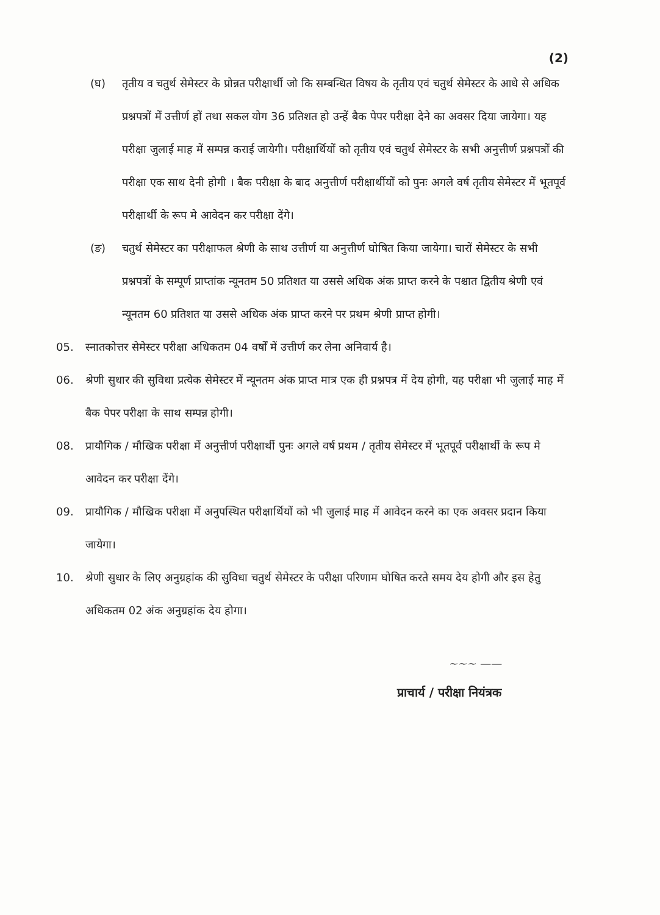(2)
(घ) तृतीय व चतुर्थ सेमेस्टर के प्रोन्नत परीक्षार्थी जो कि सम्बन्धित विषय के तृतीय एवं चतुर्थ सेमेस्टर के आधे से अधिक प्रश्नपत्रों में उत्तीर्ण हों तथा सकल योग 36 प्रतिशत हो उन्हें बैक पेपर परीक्षा देने का अवसर दिया जायेगा। यह परीक्षा जुलाई माह में सम्पन्न कराई जायेगी। परीक्षार्थियों को तृतीय एवं चतुर्थ सेमेस्टर के सभी अनुत्तीर्ण प्रश्नपत्रों की परीक्षा एक साथ देनी होगी । बैक परीक्षा के बाद अनुत्तीर्ण परीक्षार्थीयों को पुनः अगले वर्ष तृतीय सेमेस्टर में भूतपूर्व परीक्षार्थी के रूप मे आवेदन कर परीक्षा देंगे।
(ङ) चतुर्थ सेमेस्टर का परीक्षाफल श्रेणी के साथ उत्तीर्ण या अनुत्तीर्ण घोषित किया जायेगा। चारों सेमेस्टर के सभी प्रश्नपत्रों के सम्पूर्ण प्राप्तांक न्यूनतम 50 प्रतिशत या उससे अधिक अंक प्राप्त करने के पश्चात द्वितीय श्रेणी एवं न्यूनतम 60 प्रतिशत या उससे अधिक अंक प्राप्त करने पर प्रथम श्रेणी प्राप्त होगी।
05. स्नातकोत्तर सेमेस्टर परीक्षा अधिकतम 04 वर्षों में उत्तीर्ण कर लेना अनिवार्य है।
06. श्रेणी सुधार की सुविधा प्रत्येक सेमेस्टर में न्यूनतम अंक प्राप्त मात्र एक ही प्रश्नपत्र में देय होगी, यह परीक्षा भी जुलाई माह में बैक पेपर परीक्षा के साथ सम्पन्न होगी।
08. प्रायौगिक / मौखिक परीक्षा में अनुत्तीर्ण परीक्षार्थी पुनः अगले वर्ष प्रथम / तृतीय सेमेस्टर में भूतपूर्व परीक्षार्थी के रूप मे आवेदन कर परीक्षा देंगे।
09. प्रायौगिक / मौखिक परीक्षा में अनुपस्थित परीक्षार्थियों को भी जुलाई माह में आवेदन करने का एक अवसर प्रदान किया जायेगा।
10. श्रेणी सुधार के लिए अनुग्रहांक की सुविधा चतुर्थ सेमेस्टर के परीक्षा परिणाम घोषित करते समय देय होगी और इस हेतु अधिकतम 02 अंक अनुग्रहांक देय होगा।
~~~ ——
प्राचार्य / परीक्षा नियंत्रक